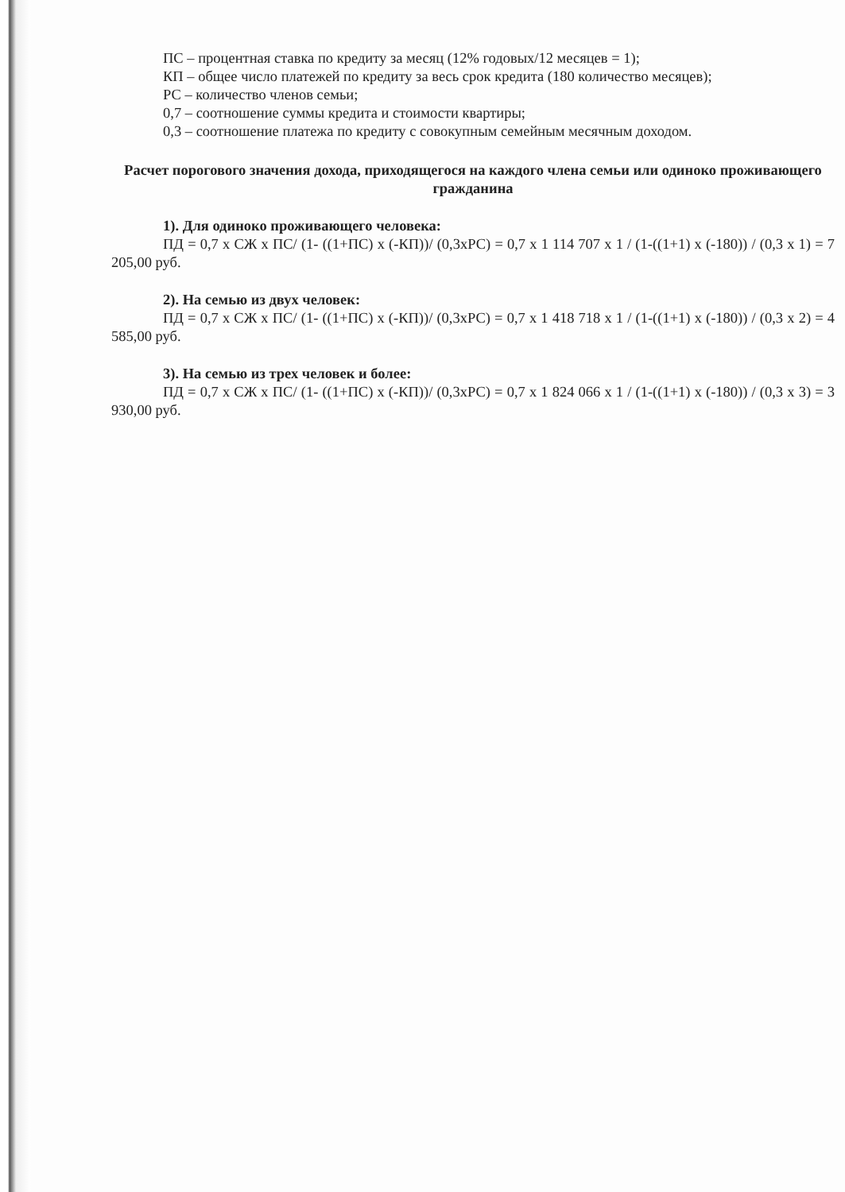ПС – процентная ставка по кредиту за месяц (12% годовых/12 месяцев = 1);
КП – общее число платежей по кредиту за весь срок кредита (180 количество месяцев);
РС – количество членов семьи;
0,7 – соотношение суммы кредита и стоимости квартиры;
0,3 – соотношение платежа по кредиту с совокупным семейным месячным доходом.
Расчет порогового значения дохода, приходящегося на каждого члена семьи или одиноко проживающего гражданина
1). Для одиноко проживающего человека:
ПД = 0,7 x СЖ x ПС/ (1- ((1+ПС) x (-КП))/ (0,3xРС) = 0,7 x 1 114 707 x 1 / (1-((1+1) x (-180)) / (0,3 x 1) = 7 205,00 руб.
2). На семью из двух человек:
ПД = 0,7 x СЖ x ПС/ (1- ((1+ПС) x (-КП))/ (0,3xРС) = 0,7 x 1 418 718 x 1 / (1-((1+1) x (-180)) / (0,3 x 2) = 4 585,00 руб.
3). На семью из трех человек и более:
ПД = 0,7 x СЖ x ПС/ (1- ((1+ПС) x (-КП))/ (0,3xРС) = 0,7 x 1 824 066 x 1 / (1-((1+1) x (-180)) / (0,3 x 3) = 3 930,00 руб.